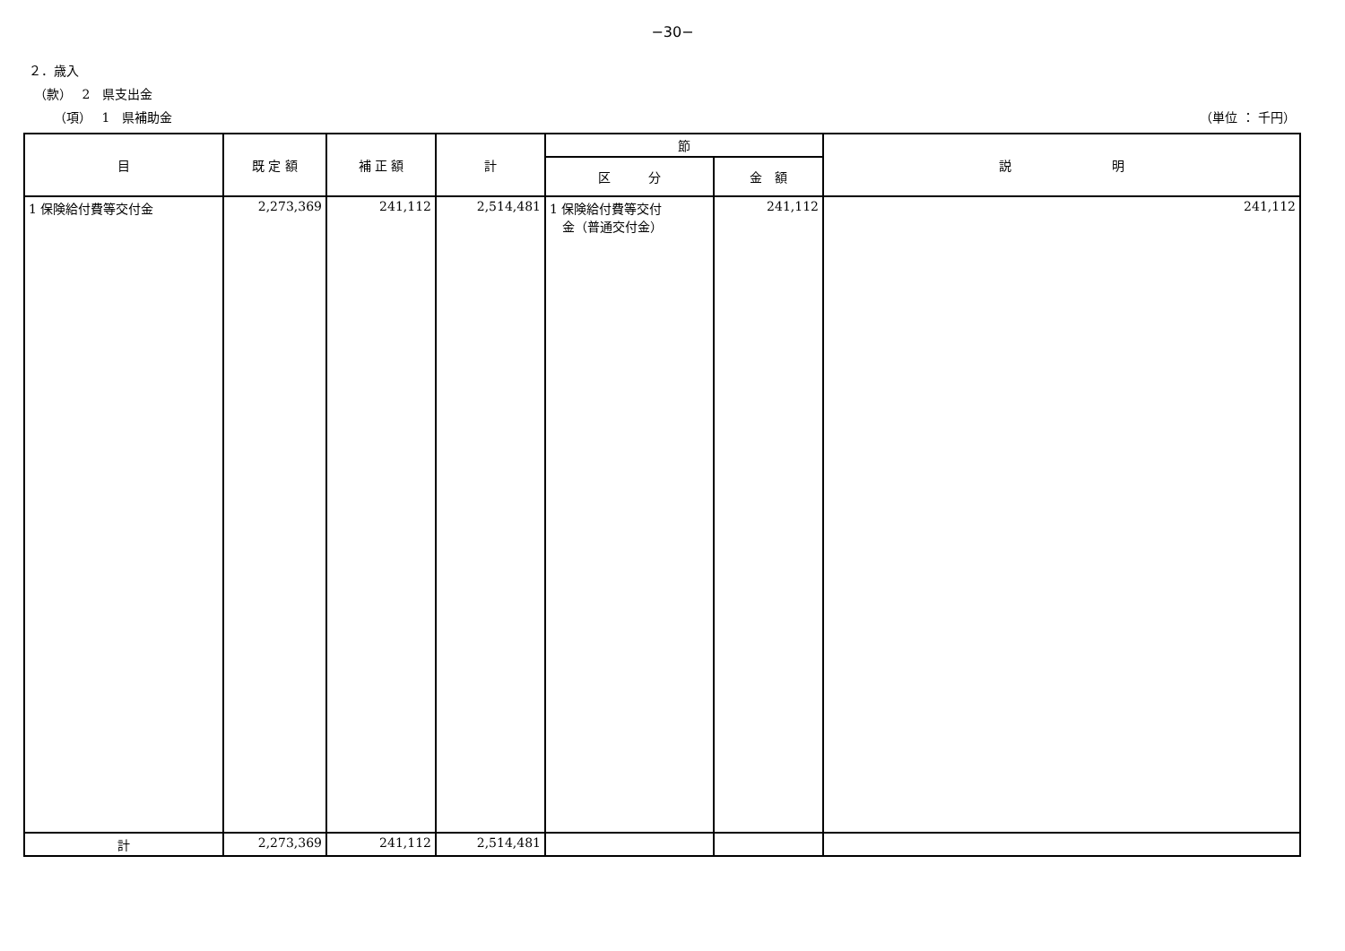−30−
２．歳入
（款）　 2　県支出金
（項）　 1　県補助金 （単位 ： 千円）
| 目 | 既 定 額 | 補 正 額 | 計 | 節 | | 説 明 |
| --- | --- | --- | --- | --- | --- | --- |
| | | | | 区 分 | 金 額 | |
| 1 保険給付費等交付金 | 2,273,369 | 241,112 | 2,514,481 | 1 保険給付費等交付 金（普通交付金） | 241,112 | 241,112 |
| 計 | 2,273,369 | 241,112 | 2,514,481 | | | |